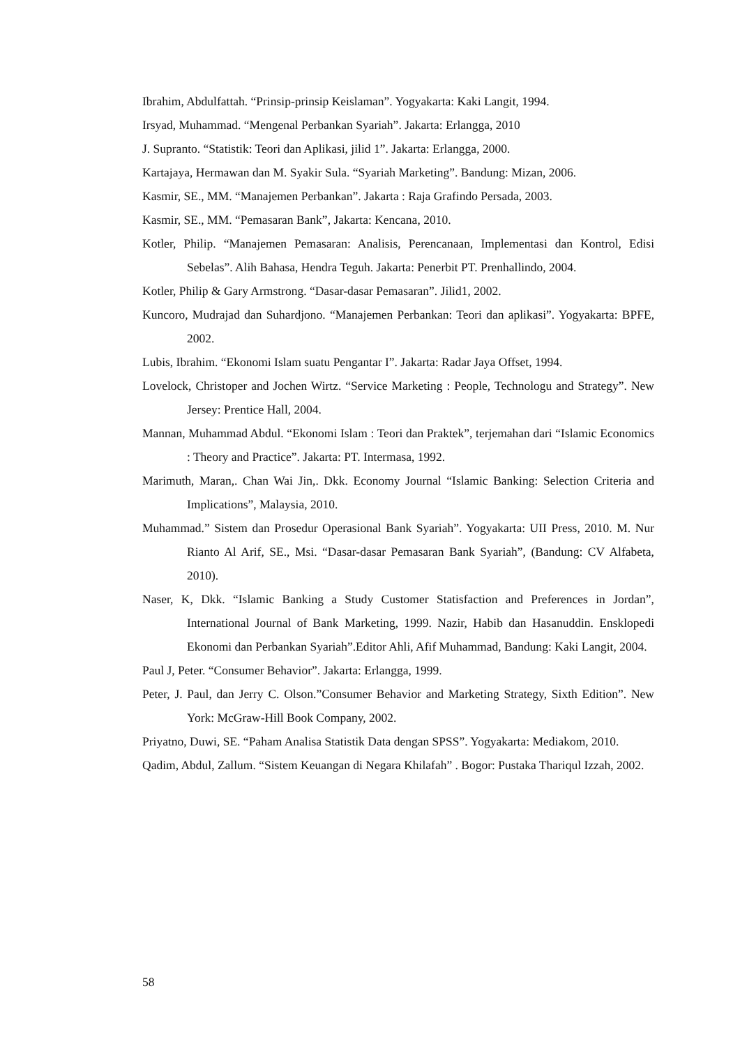Ibrahim, Abdulfattah. “Prinsip-prinsip Keislaman”. Yogyakarta: Kaki Langit, 1994.
Irsyad, Muhammad. “Mengenal Perbankan Syariah”. Jakarta: Erlangga, 2010
J. Supranto. “Statistik: Teori dan Aplikasi, jilid 1”. Jakarta: Erlangga, 2000.
Kartajaya, Hermawan dan M. Syakir Sula. “Syariah Marketing”. Bandung: Mizan, 2006.
Kasmir, SE., MM. “Manajemen Perbankan”. Jakarta : Raja Grafindo Persada, 2003.
Kasmir, SE., MM. “Pemasaran Bank”, Jakarta: Kencana, 2010.
Kotler, Philip. “Manajemen Pemasaran: Analisis, Perencanaan, Implementasi dan Kontrol, Edisi Sebelas”. Alih Bahasa, Hendra Teguh. Jakarta: Penerbit PT. Prenhallindo, 2004.
Kotler, Philip & Gary Armstrong. “Dasar-dasar Pemasaran”. Jilid1, 2002.
Kuncoro, Mudrajad dan Suhardjono. “Manajemen Perbankan: Teori dan aplikasi”. Yogyakarta: BPFE, 2002.
Lubis, Ibrahim. “Ekonomi Islam suatu Pengantar I”. Jakarta: Radar Jaya Offset, 1994.
Lovelock, Christoper and Jochen Wirtz. “Service Marketing : People, Technologu and Strategy”. New Jersey: Prentice Hall, 2004.
Mannan, Muhammad Abdul. “Ekonomi Islam : Teori dan Praktek”, terjemahan dari “Islamic Economics : Theory and Practice”. Jakarta: PT. Intermasa, 1992.
Marimuth, Maran,. Chan Wai Jin,. Dkk. Economy Journal “Islamic Banking: Selection Criteria and Implications”, Malaysia, 2010.
Muhammad.” Sistem dan Prosedur Operasional Bank Syariah”. Yogyakarta: UII Press, 2010. M. Nur Rianto Al Arif, SE., Msi. “Dasar-dasar Pemasaran Bank Syariah”, (Bandung: CV Alfabeta, 2010).
Naser, K, Dkk. “Islamic Banking a Study Customer Statisfaction and Preferences in Jordan”, International Journal of Bank Marketing, 1999. Nazir, Habib dan Hasanuddin. Ensklopedi Ekonomi dan Perbankan Syariah”.Editor Ahli, Afif Muhammad, Bandung: Kaki Langit, 2004.
Paul J, Peter. “Consumer Behavior”. Jakarta: Erlangga, 1999.
Peter, J. Paul, dan Jerry C. Olson.”Consumer Behavior and Marketing Strategy, Sixth Edition”. New York: McGraw-Hill Book Company, 2002.
Priyatno, Duwi, SE. “Paham Analisa Statistik Data dengan SPSS”. Yogyakarta: Mediakom, 2010.
Qadim, Abdul, Zallum. “Sistem Keuangan di Negara Khilafah” . Bogor: Pustaka Thariqul Izzah, 2002.
58